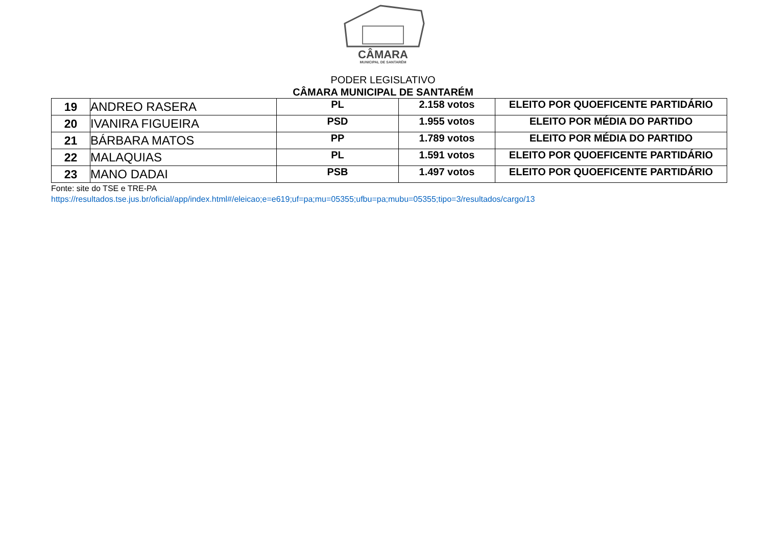CÂMARA
MUNICIPAL DE SANTARÉM
PODER LEGISLATIVO
CÂMARA MUNICIPAL DE SANTARÉM
| 19 | ANDREO RASERA | PL | 2.158 votos | ELEITO POR QUOEFICENTE PARTIDÁRIO |
| 20 | IVANIRA FIGUEIRA | PSD | 1.955 votos | ELEITO POR MÉDIA DO PARTIDO |
| 21 | BÁRBARA MATOS | PP | 1.789 votos | ELEITO POR MÉDIA DO PARTIDO |
| 22 | MALAQUIAS | PL | 1.591 votos | ELEITO POR QUOEFICENTE PARTIDÁRIO |
| 23 | MANO DADAI | PSB | 1.497 votos | ELEITO POR QUOEFICENTE PARTIDÁRIO |
Fonte: site do TSE e TRE-PA
https://resultados.tse.jus.br/oficial/app/index.html#/eleicao;e=e619;uf=pa;mu=05355;ufbu=pa;mubu=05355;tipo=3/resultados/cargo/13